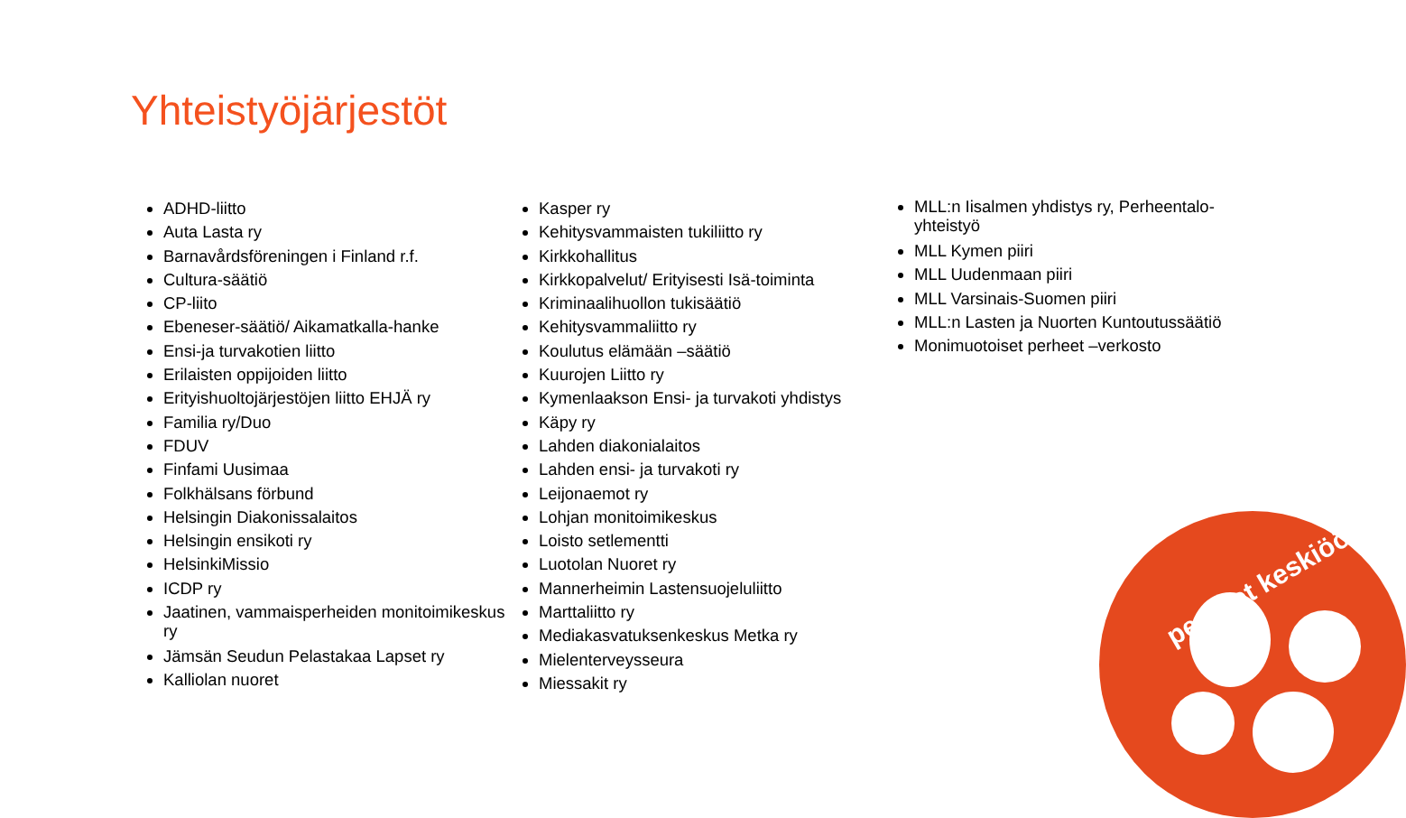Yhteistyöjärjestöt
ADHD-liitto
Auta Lasta ry
Barnavårdsföreningen i Finland r.f.
Cultura-säätiö
CP-liito
Ebeneser-säätiö/ Aikamatkalla-hanke
Ensi-ja turvakotien liitto
Erilaisten oppijoiden liitto
Erityishuoltojärjestöjen liitto EHJÄ ry
Familia ry/Duo
FDUV
Finfami Uusimaa
Folkhälsans förbund
Helsingin Diakonissalaitos
Helsingin ensikoti ry
HelsinkiMissio
ICDP ry
Jaatinen, vammaisperheiden monitoimikeskus ry
Jämsän Seudun Pelastakaa Lapset ry
Kalliolan nuoret
Kasper ry
Kehitysvammaisten tukiliitto ry
Kirkkohallitus
Kirkkopalvelut/ Erityisesti Isä-toiminta
Kriminaalihuollon tukisäätiö
Kehitysvammaliitto ry
Koulutus elämään –säätiö
Kuurojen Liitto ry
Kymenlaakson Ensi- ja turvakoti yhdistys
Käpy ry
Lahden diakonialaitos
Lahden ensi- ja turvakoti ry
Leijonaemot ry
Lohjan monitoimikeskus
Loisto setlementti
Luotolan Nuoret ry
Mannerheimin Lastensuojeluliitto
Marttaliitto ry
Mediakasvatuksenkeskus Metka ry
Mielenterveysseura
Miessakit ry
MLL:n Iisalmen yhdistys ry, Perheentalo-yhteistyö
MLL Kymen piiri
MLL Uudenmaan piiri
MLL Varsinais-Suomen piiri
MLL:n Lasten ja Nuorten Kuntoutussäätiö
Monimuotoiset perheet –verkosto
perheet keskiöön!